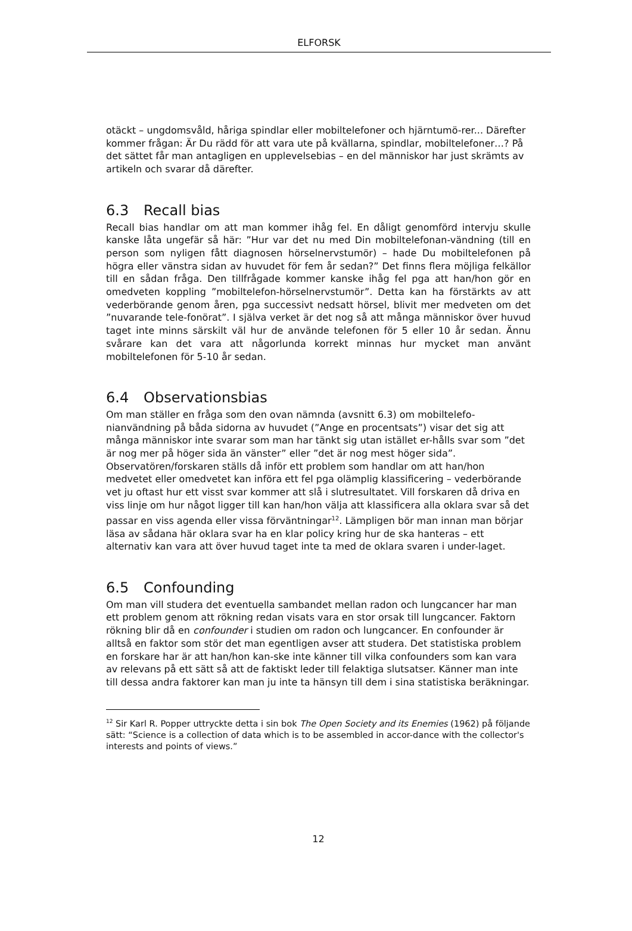ELFORSK
otäckt – ungdomsvåld, håriga spindlar eller mobiltelefoner och hjärntumö-rer... Därefter kommer frågan: Är Du rädd för att vara ute på kvällarna, spindlar, mobiltelefoner…? På det sättet får man antagligen en upplevelsebias – en del människor har just skrämts av artikeln och svarar då därefter.
6.3 Recall bias
Recall bias handlar om att man kommer ihåg fel. En dåligt genomförd intervju skulle kanske låta ungefär så här: ”Hur var det nu med Din mobiltelefonan-vändning (till en person som nyligen fått diagnosen hörselnervstumör) – hade Du mobiltelefonen på högra eller vänstra sidan av huvudet för fem år sedan?” Det finns flera möjliga felkällor till en sådan fråga. Den tillfrågade kommer kanske ihåg fel pga att han/hon gör en omedveten koppling ”mobiltelefon-hörselnervstumör”. Detta kan ha förstärkts av att vederbörande genom åren, pga successivt nedsatt hörsel, blivit mer medveten om det ”nuvarande tele-fonörat”. I själva verket är det nog så att många människor över huvud taget inte minns särskilt väl hur de använde telefonen för 5 eller 10 år sedan. Ännu svårare kan det vara att någorlunda korrekt minnas hur mycket man använt mobiltelefonen för 5-10 år sedan.
6.4 Observationsbias
Om man ställer en fråga som den ovan nämnda (avsnitt 6.3) om mobiltelefo-nianvändning på båda sidorna av huvudet (”Ange en procentsats”) visar det sig att många människor inte svarar som man har tänkt sig utan istället er-hålls svar som ”det är nog mer på höger sida än vänster” eller ”det är nog mest höger sida”. Observatören/forskaren ställs då inför ett problem som handlar om att han/hon medvetet eller omedvetet kan införa ett fel pga olämplig klassificering – vederbörande vet ju oftast hur ett visst svar kommer att slå i slutresultatet. Vill forskaren då driva en viss linje om hur något ligger till kan han/hon välja att klassificera alla oklara svar så det passar en viss agenda eller vissa förväntningar<sup>12</sup>. Lämpligen bör man innan man börjar läsa av sådana här oklara svar ha en klar policy kring hur de ska hanteras – ett alternativ kan vara att över huvud taget inte ta med de oklara svaren i under-laget.
6.5 Confounding
Om man vill studera det eventuella sambandet mellan radon och lungcancer har man ett problem genom att rökning redan visats vara en stor orsak till lungcancer. Faktorn rökning blir då en confounder i studien om radon och lungcancer. En confounder är alltså en faktor som stör det man egentligen avser att studera. Det statistiska problem en forskare har är att han/hon kan-ske inte känner till vilka confounders som kan vara av relevans på ett sätt så att de faktiskt leder till felaktiga slutsatser. Känner man inte till dessa andra faktorer kan man ju inte ta hänsyn till dem i sina statistiska beräkningar.
<sup>12</sup> Sir Karl R. Popper uttryckte detta i sin bok The Open Society and its Enemies (1962) på följande sätt: “Science is a collection of data which is to be assembled in accor-dance with the collector's interests and points of views.”
12